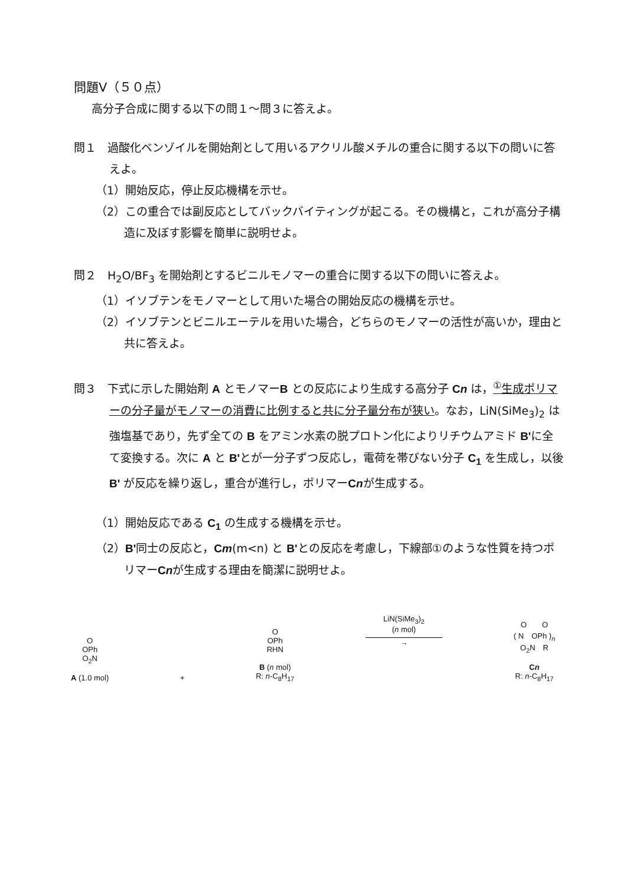問題Ⅴ（５０点）
高分子合成に関する以下の問１〜問３に答えよ。
問１　過酸化ベンゾイルを開始剤として用いるアクリル酸メチルの重合に関する以下の問いに答えよ。
（1）開始反応，停止反応機構を示せ。
（2）この重合では副反応としてバックバイティングが起こる。その機構と，これが高分子構造に及ぼす影響を簡単に説明せよ。
問２　H<sub>2</sub>O/BF<sub>3</sub> を開始剤とするビニルモノマーの重合に関する以下の問いに答えよ。
（1）イソブテンをモノマーとして用いた場合の開始反応の機構を示せ。
（2）イソブテンとビニルエーテルを用いた場合，どちらのモノマーの活性が高いか，理由と共に答えよ。
問３　下式に示した開始剤 A とモノマーB との反応により生成する高分子 Cn は，<sup>①</sup>生成ポリマーの分子量がモノマーの消費に比例すると共に分子量分布が狭い。なお，LiN(SiMe<sub>3</sub>)<sub>2</sub> は強塩基であり，先ず全ての B をアミン水素の脱プロトン化によりリチウムアミド B'に全て変換する。次に A と B'とが一分子ずつ反応し，電荷を帯びない分子 C<sub>1</sub> を生成し，以後 B' が反応を繰り返し，重合が進行し，ポリマーCnが生成する。
（1）開始反応である C<sub>1</sub> の生成する機構を示せ。
（2）B'同士の反応と，Cm(m<n) と B'との反応を考慮し，下線部①のような性質を持つポリマーCnが生成する理由を簡潔に説明せよ。
O
OPh
O<sub>2</sub>N
A (1.0 mol)
+
O
OPh
RHN
B (n mol)
R: n-C<sub>8</sub>H<sub>17</sub>
LiN(SiMe<sub>3</sub>)<sub>2</sub>
(n mol)
→
O　　O
( N　OPh )<sub>n</sub>
O<sub>2</sub>N　R
Cn
R: n-C<sub>8</sub>H<sub>17</sub>